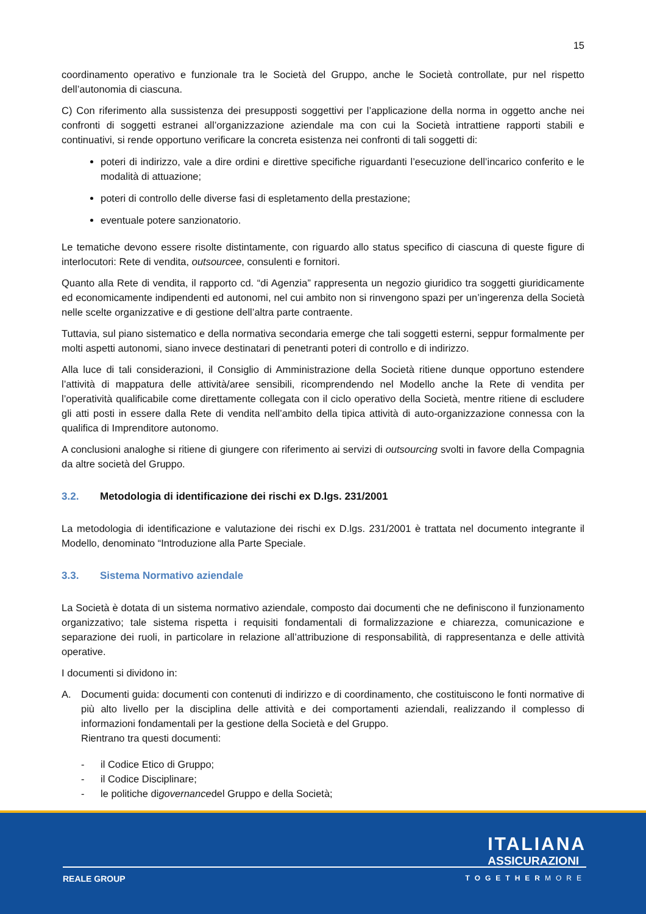15
coordinamento operativo e funzionale tra le Società del Gruppo, anche le Società controllate, pur nel rispetto dell’autonomia di ciascuna.
C) Con riferimento alla sussistenza dei presupposti soggettivi per l’applicazione della norma in oggetto anche nei confronti di soggetti estranei all’organizzazione aziendale ma con cui la Società intrattiene rapporti stabili e continuativi, si rende opportuno verificare la concreta esistenza nei confronti di tali soggetti di:
poteri di indirizzo, vale a dire ordini e direttive specifiche riguardanti l’esecuzione dell’incarico conferito e le modalità di attuazione;
poteri di controllo delle diverse fasi di espletamento della prestazione;
eventuale potere sanzionatorio.
Le tematiche devono essere risolte distintamente, con riguardo allo status specifico di ciascuna di queste figure di interlocutori: Rete di vendita, outsourcee, consulenti e fornitori.
Quanto alla Rete di vendita, il rapporto cd. “di Agenzia” rappresenta un negozio giuridico tra soggetti giuridicamente ed economicamente indipendenti ed autonomi, nel cui ambito non si rinvengono spazi per un’ingerenza della Società nelle scelte organizzative e di gestione dell’altra parte contraente.
Tuttavia, sul piano sistematico e della normativa secondaria emerge che tali soggetti esterni, seppur formalmente per molti aspetti autonomi, siano invece destinatari di penetranti poteri di controllo e di indirizzo.
Alla luce di tali considerazioni, il Consiglio di Amministrazione della Società ritiene dunque opportuno estendere l’attività di mappatura delle attività/aree sensibili, ricomprendendo nel Modello anche la Rete di vendita per l’operatività qualificabile come direttamente collegata con il ciclo operativo della Società, mentre ritiene di escludere gli atti posti in essere dalla Rete di vendita nell’ambito della tipica attività di auto-organizzazione connessa con la qualifica di Imprenditore autonomo.
A conclusioni analoghe si ritiene di giungere con riferimento ai servizi di outsourcing svolti in favore della Compagnia da altre società del Gruppo.
3.2. Metodologia di identificazione dei rischi ex D.lgs. 231/2001
La metodologia di identificazione e valutazione dei rischi ex D.lgs. 231/2001 è trattata nel documento integrante il Modello, denominato “Introduzione alla Parte Speciale.
3.3. Sistema Normativo aziendale
La Società è dotata di un sistema normativo aziendale, composto dai documenti che ne definiscono il funzionamento organizzativo; tale sistema rispetta i requisiti fondamentali di formalizzazione e chiarezza, comunicazione e separazione dei ruoli, in particolare in relazione all’attribuzione di responsabilità, di rappresentanza e delle attività operative.
I documenti si dividono in:
A. Documenti guida: documenti con contenuti di indirizzo e di coordinamento, che costituiscono le fonti normative di più alto livello per la disciplina delle attività e dei comportamenti aziendali, realizzando il complesso di informazioni fondamentali per la gestione della Società e del Gruppo.
Rientrano tra questi documenti:
- il Codice Etico di Gruppo;
- il Codice Disciplinare;
- le politiche di governance del Gruppo e della Società;
ITALIANA
ASSICURAZIONI
REALE GROUP TOGETHERMORE